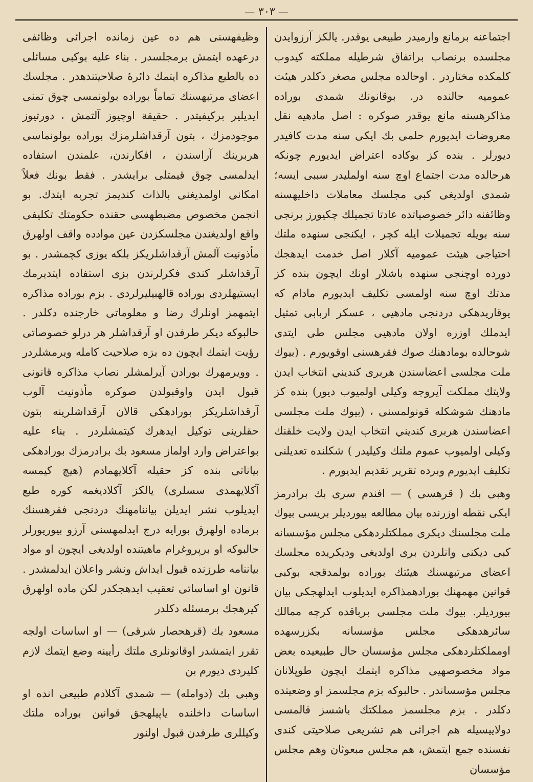— ٣٠٣ —
اجتماعنه برمانع وارميدر طبيعى يوقدر. يالكز آرزوايدن مجلسده برنصاب براتفاق شرطيله مملكته كيدوب كلمكده مختاردر . اوحالده مجلس مصغر دكلدر هيئت عموميه حالنده در. بوقانونك شمدى بوراده مذاكرهسنه مانع يوقدر صوكره : اصل مادهيه نقل معروضات ايديورم حلمى بك ايكى سنه مدت كافيدر ديورلر . بنده كز بوكاده اعتراض ايديورم چونكه هرحالده مدت اجتماع اوچ سنه اولمليدر سببى ايسه؛ شمدى اولديغى كبى مجلسك معاملات داخليهسنه وظائفنه دائر خصوصياتده عادتا تجميلك چكيورز برنجى سنه بويله تجميلات ايله كچر ، ايكنجى سنهده ملتك احتياجى هيئت عموميه آكلار اصل خدمت ايدهجك دورده اوچنجى سنهده باشلار اونك ايچون بنده كز مدتك اوچ سنه اولمسى تكليف ايديورم مادام كه يوقاريدهكى دردنجى مادهيى ، عسكر اربابى تمثيل ايدملك اوزره اولان مادهيى مجلس طى ايتدى شوحالده بومادهنك صوك فقرهسنى اوقويورم . (بيوك ملت مجلسى اعضاسندن هربرى كنديني انتخاب ايدن ولايتك مملكت آيروجه وكيلى اولميوب ديور) بنده كز مادهنك شوشكله قونولمسنى ، (بيوك ملت مجلسى اعضاسندن هربرى كنديني انتخاب ايدن ولايت خلقنك وكيلى اولميوب عموم ملتك وكيليدر ) شكلنده تعديلنى تكليف ايديورم وبرده تقرير تقديم ايديورم .
وهبى بك ( قرهسى ) — افندم سرى بك برادرمز ايكى نقطه اوزرنده بيان مطالعه بيورديلر بريسى بيوك ملت مجلسنك ديكرى مملكتلردهكى مجلس مؤسسانه كبى ديكنى وانلردن برى اولديغى وديكريده مجلسك اعضاى مرتبهسنك هيئتك بوراده بولمدقجه بوكبى قوانين مهمهنك بورادهمذاكره ايديلوب ايدلهجكى بيان بيورديلر. بيوك ملت مجلسى برباقده كرچه ممالك سائرهدهكى مجلس مؤسسانه بكزرسهده اومملكتلردهكى مجلس مؤسسان حال طبيعيده بعض مواد مخصوصهيى مذاكره ايتمك ايچون طوپلانان مجلس مؤسساندر . حالبوكه بزم مجلسمز او وضعيتده دكلدر . بزم مجلسمز مملكتك باشسز قالمسى دولاييسيله هم اجرائى هم تشريعى صلاحيتى كندى نفسنده جمع ايتمش، هم مجلس مبعوثان وهم مجلس مؤسسان
وظيفهسنى هم ده عين زمانده اجرائى وظائفى درعهده ايتمش برمجلسدر . بناء عليه بوكبى مسائلى ده بالطبع مذاكره ايتمك دائرۀ صلاحيتندهدر . مجلسك اعضاى مرتبهسنك تماماً بوراده بولونمسى چوق تمنى ايديلير بركيفيتدر . حقيقة اوچيوز آلتمش ، دورتيوز موجودمزك ، بتون آرقداشلرمزك بوراده بولونماسى هربرينك آراسندن ، افكارندن، علمندن استفاده ايدلمسى چوق قيمتلى برايشدر . فقط بونك فعلاً امكانى اولمديغنى بالذات كنديمز تجربه ايتدك. بو انجمن مخصوص مضبطهسى حقنده حكومتك تكليفى واقع اولديغندن مجلسكزدن عين موادده واقف اولهرق مأذونيت آلمش آرقداشلريكز بلكه يوزى كچمشدر . بو آرقداشلر كندى فكرلرندن بزى استفاده ايتديرمك ايستيهلردى بوراده قالهبيليرلردى . بزم بوراده مذاكره ايتمهمز اونلرك رضا و معلوماتى خارجنده دكلدر . حالبوكه ديكر طرفدن او آرقداشلر هر درلو خصوصاتى رؤيت ايتمك ايچون ده بزه صلاحيت كامله ويرمشلردر . وويرمهرك بورادن آيرلمشلر نصاب مذاكره قانونى قبول ايدن واوقبولدن صوكره مأذونيت آلوب آرقداشلريكز بورادهكى قالان آرقداشلرينه بتون حقلرينى توكيل ايدهرك كيتمشلردر . بناء عليه بواعتراض وارد اولماز مسعود بك برادرمزك بورادهكى بياناتى بنده كز حقيله آكلايهمادم (هيچ كيمسه آكلايهمدى سسلرى) يالكز آكلاديغمه كوره طبع ايديلوب نشر ايديلن بياننامهنك دردنجى فقرهسنك برماده اولهرق بورايه درج ايدلمهسنى آرزو بيوريورلر حالبوكه او برپروغرام ماهيتنده اولديغى ايچون او مواد بياننامه طرزنده قبول ايداش ونشر واعلان ايدلمشدر . قانون او اساساتى تعقيب ايدهجكدر لكن ماده اولهرق كيرهجك برمسئله دكلدر
مسعود بك (قرهحصار شرقى) — او اساسات اولجه تقرر ايتمشدر اوقانونلرى ملتك رأيينه وضع ايتمك لازم كليردى ديورم بن
وهبى بك (دوامله) — شمدى آكلادم طبيعى انده او اساسات داخلنده ياپيلهجق قوانين بوراده ملتك وكيللرى طرفدن قبول اولنور